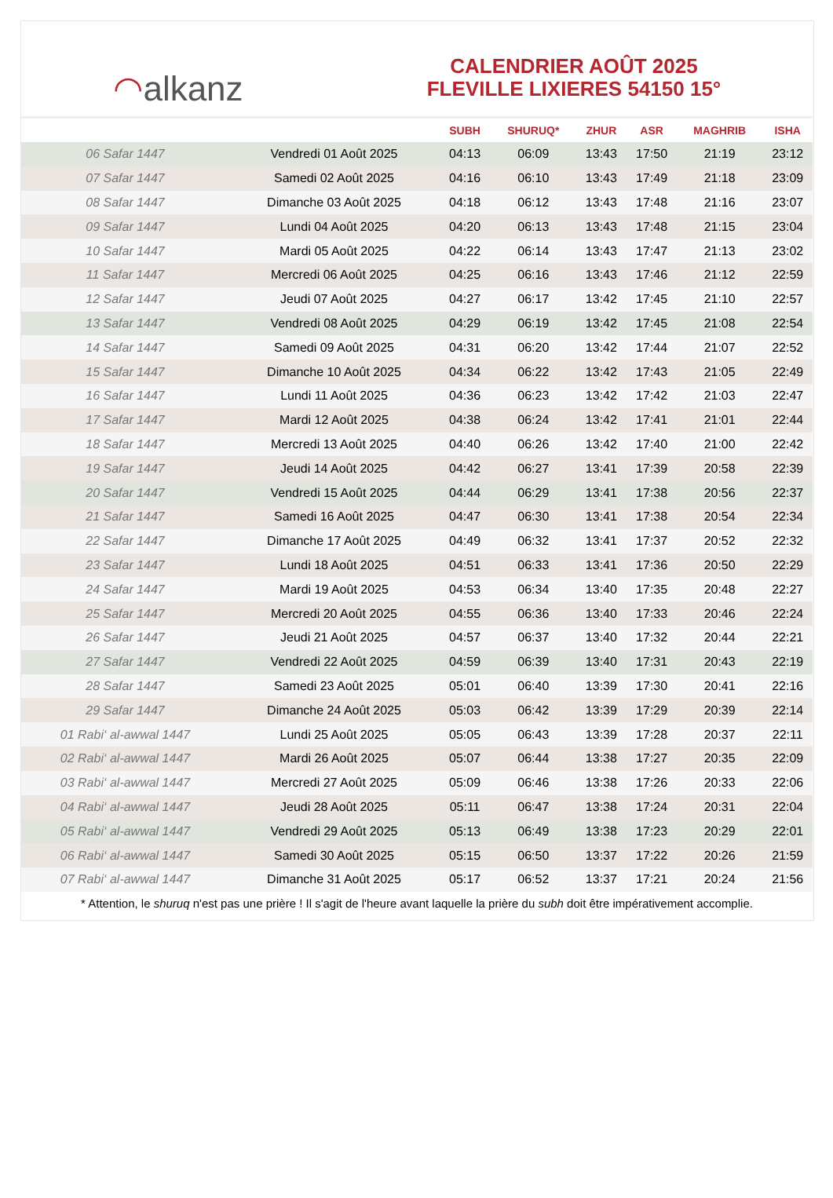◠ alkanz
CALENDRIER AOÛT 2025
FLEVILLE LIXIERES 54150 15°
| | | SUBH | SHURUQ* | ZHUR | ASR | MAGHRIB | ISHA |
| --- | --- | --- | --- | --- | --- | --- | --- |
| 06 Safar 1447 | Vendredi 01 Août 2025 | 04:13 | 06:09 | 13:43 | 17:50 | 21:19 | 23:12 |
| 07 Safar 1447 | Samedi 02 Août 2025 | 04:16 | 06:10 | 13:43 | 17:49 | 21:18 | 23:09 |
| 08 Safar 1447 | Dimanche 03 Août 2025 | 04:18 | 06:12 | 13:43 | 17:48 | 21:16 | 23:07 |
| 09 Safar 1447 | Lundi 04 Août 2025 | 04:20 | 06:13 | 13:43 | 17:48 | 21:15 | 23:04 |
| 10 Safar 1447 | Mardi 05 Août 2025 | 04:22 | 06:14 | 13:43 | 17:47 | 21:13 | 23:02 |
| 11 Safar 1447 | Mercredi 06 Août 2025 | 04:25 | 06:16 | 13:43 | 17:46 | 21:12 | 22:59 |
| 12 Safar 1447 | Jeudi 07 Août 2025 | 04:27 | 06:17 | 13:42 | 17:45 | 21:10 | 22:57 |
| 13 Safar 1447 | Vendredi 08 Août 2025 | 04:29 | 06:19 | 13:42 | 17:45 | 21:08 | 22:54 |
| 14 Safar 1447 | Samedi 09 Août 2025 | 04:31 | 06:20 | 13:42 | 17:44 | 21:07 | 22:52 |
| 15 Safar 1447 | Dimanche 10 Août 2025 | 04:34 | 06:22 | 13:42 | 17:43 | 21:05 | 22:49 |
| 16 Safar 1447 | Lundi 11 Août 2025 | 04:36 | 06:23 | 13:42 | 17:42 | 21:03 | 22:47 |
| 17 Safar 1447 | Mardi 12 Août 2025 | 04:38 | 06:24 | 13:42 | 17:41 | 21:01 | 22:44 |
| 18 Safar 1447 | Mercredi 13 Août 2025 | 04:40 | 06:26 | 13:42 | 17:40 | 21:00 | 22:42 |
| 19 Safar 1447 | Jeudi 14 Août 2025 | 04:42 | 06:27 | 13:41 | 17:39 | 20:58 | 22:39 |
| 20 Safar 1447 | Vendredi 15 Août 2025 | 04:44 | 06:29 | 13:41 | 17:38 | 20:56 | 22:37 |
| 21 Safar 1447 | Samedi 16 Août 2025 | 04:47 | 06:30 | 13:41 | 17:38 | 20:54 | 22:34 |
| 22 Safar 1447 | Dimanche 17 Août 2025 | 04:49 | 06:32 | 13:41 | 17:37 | 20:52 | 22:32 |
| 23 Safar 1447 | Lundi 18 Août 2025 | 04:51 | 06:33 | 13:41 | 17:36 | 20:50 | 22:29 |
| 24 Safar 1447 | Mardi 19 Août 2025 | 04:53 | 06:34 | 13:40 | 17:35 | 20:48 | 22:27 |
| 25 Safar 1447 | Mercredi 20 Août 2025 | 04:55 | 06:36 | 13:40 | 17:33 | 20:46 | 22:24 |
| 26 Safar 1447 | Jeudi 21 Août 2025 | 04:57 | 06:37 | 13:40 | 17:32 | 20:44 | 22:21 |
| 27 Safar 1447 | Vendredi 22 Août 2025 | 04:59 | 06:39 | 13:40 | 17:31 | 20:43 | 22:19 |
| 28 Safar 1447 | Samedi 23 Août 2025 | 05:01 | 06:40 | 13:39 | 17:30 | 20:41 | 22:16 |
| 29 Safar 1447 | Dimanche 24 Août 2025 | 05:03 | 06:42 | 13:39 | 17:29 | 20:39 | 22:14 |
| 01 Rabi‘ al-awwal 1447 | Lundi 25 Août 2025 | 05:05 | 06:43 | 13:39 | 17:28 | 20:37 | 22:11 |
| 02 Rabi‘ al-awwal 1447 | Mardi 26 Août 2025 | 05:07 | 06:44 | 13:38 | 17:27 | 20:35 | 22:09 |
| 03 Rabi‘ al-awwal 1447 | Mercredi 27 Août 2025 | 05:09 | 06:46 | 13:38 | 17:26 | 20:33 | 22:06 |
| 04 Rabi‘ al-awwal 1447 | Jeudi 28 Août 2025 | 05:11 | 06:47 | 13:38 | 17:24 | 20:31 | 22:04 |
| 05 Rabi‘ al-awwal 1447 | Vendredi 29 Août 2025 | 05:13 | 06:49 | 13:38 | 17:23 | 20:29 | 22:01 |
| 06 Rabi‘ al-awwal 1447 | Samedi 30 Août 2025 | 05:15 | 06:50 | 13:37 | 17:22 | 20:26 | 21:59 |
| 07 Rabi‘ al-awwal 1447 | Dimanche 31 Août 2025 | 05:17 | 06:52 | 13:37 | 17:21 | 20:24 | 21:56 |
* Attention, le shuruq n'est pas une prière ! Il s'agit de l'heure avant laquelle la prière du subh doit être impérativement accomplie.